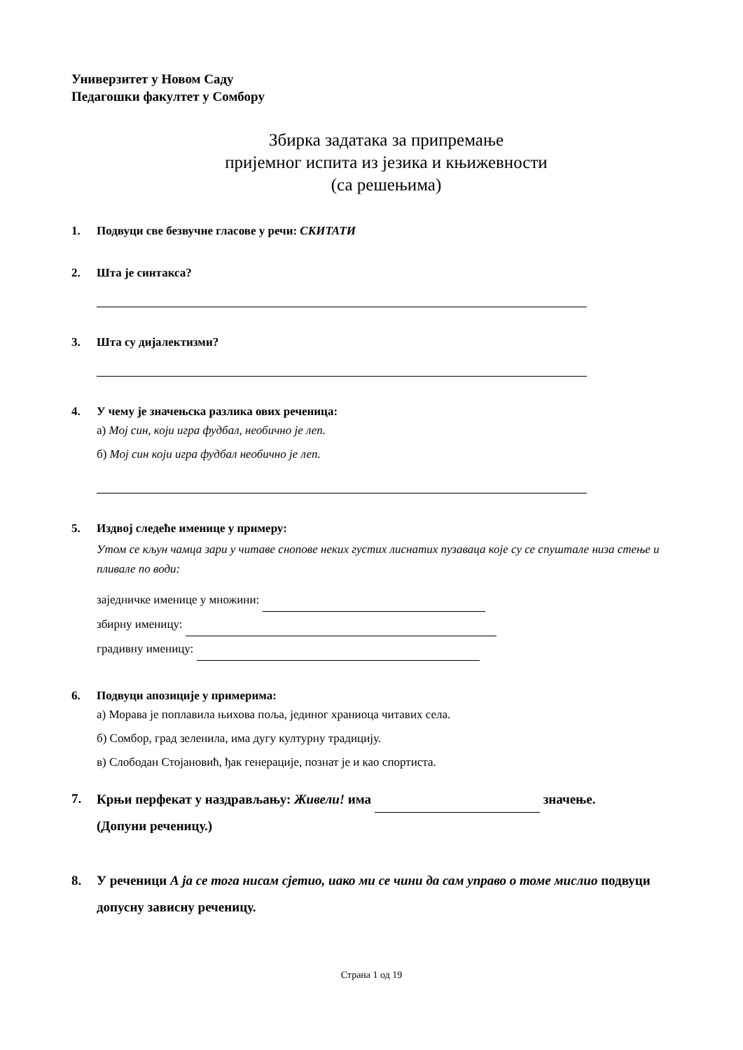Универзитет у Новом Саду
Педагошки факултет у Сомбору
Збирка задатака за припремање
пријемног испита из језика и књижевности
(са решењима)
1. Подвуци све безвучне гласове у речи: СКИТАТИ
2. Шта је синтакса?
3. Шта су дијалектизми?
4. У чему је значењска разлика ових реченица:
а) Мој син, који игра фудбал, необично је леп.
б) Мој син који игра фудбал необично је леп.
5. Издвој следеће именице у примеру:
Утом се кљун чамца зари у читаве снопове неких густих лиснатих пузаваца које су се спуштале низа стење и пливале по води:
заједничке именице у множини:
збирну именицу:
градивну именицу:
6. Подвуци апозиције у примерима:
а) Морава је поплавила њихова поља, јединог храниоца читавих села.
б) Сомбор, град зеленила, има дугу културну традицију.
в) Слободан Стојановић, ђак генерације, познат је и као спортиста.
7. Крњи перфекат у наздрављању: Живели! има значење.
(Допуни реченицу.)
8. У реченици А ја се тога нисам сјетио, иако ми се чини да сам управо о томе мислио подвуци допусну зависну реченицу.
Страна 1 од 19